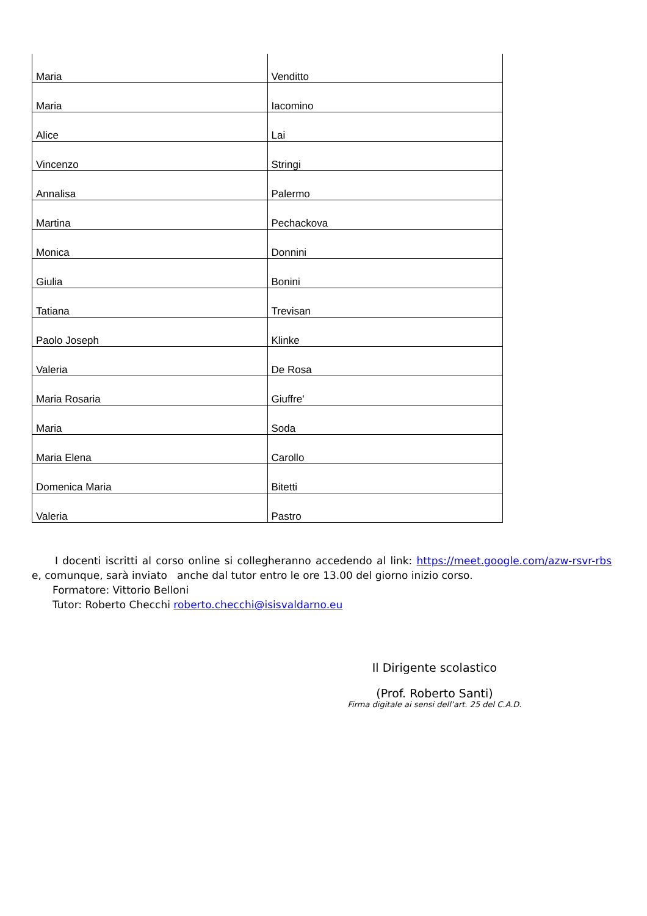| Maria | Venditto |
| Maria | Iacomino |
| Alice | Lai |
| Vincenzo | Stringi |
| Annalisa | Palermo |
| Martina | Pechackova |
| Monica | Donnini |
| Giulia | Bonini |
| Tatiana | Trevisan |
| Paolo Joseph | Klinke |
| Valeria | De Rosa |
| Maria Rosaria | Giuffre' |
| Maria | Soda |
| Maria Elena | Carollo |
| Domenica Maria | Bitetti |
| Valeria | Pastro |
I docenti iscritti al corso online si collegheranno accedendo al link: https://meet.google.com/azw-rsvr-rbs e, comunque, sarà inviato anche dal tutor entro le ore 13.00 del giorno inizio corso.
Formatore: Vittorio Belloni
Tutor: Roberto Checchi roberto.checchi@isisvaldarno.eu
Il Dirigente scolastico
(Prof. Roberto Santi)
Firma digitale ai sensi dell’art. 25 del C.A.D.